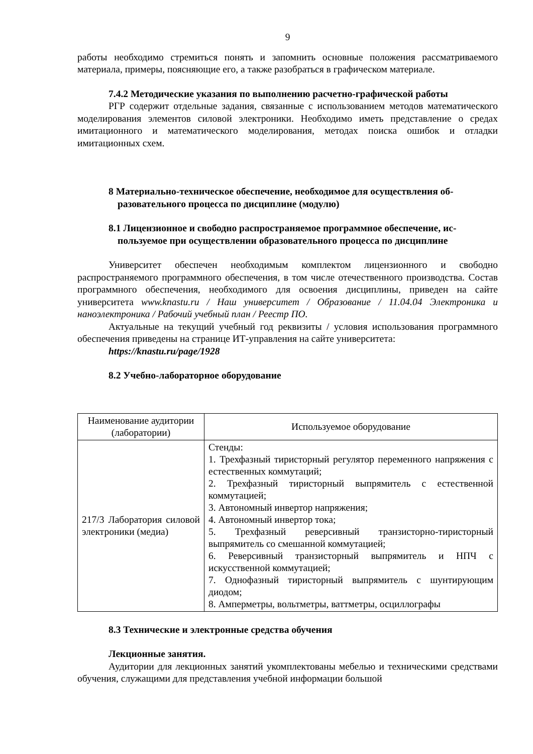9
работы необходимо стремиться понять и запомнить основные положения рассматриваемого материала, примеры, поясняющие его, а также разобраться в графическом материале.
7.4.2 Методические указания по выполнению расчетно-графической работы
РГР содержит отдельные задания, связанные с использованием методов математического моделирования элементов силовой электроники. Необходимо иметь представление о средах имитационного и математического моделирования, методах поиска ошибок и отладки имитационных схем.
8 Материально-техническое обеспечение, необходимое для осуществления об-
разовательного процесса по дисциплине (модулю)
8.1 Лицензионное и свободно распространяемое программное обеспечение, ис-
пользуемое при осуществлении образовательного процесса по дисциплине
Университет обеспечен необходимым комплектом лицензионного и свободно распространяемого программного обеспечения, в том числе отечественного производства. Состав программного обеспечения, необходимого для освоения дисциплины, приведен на сайте университета www.knastu.ru / Наш университет / Образование / 11.04.04 Электроника и наноэлектроника / Рабочий учебный план / Реестр ПО.
Актуальные на текущий учебный год реквизиты / условия использования программного обеспечения приведены на странице ИТ-управления на сайте университета:
https://knastu.ru/page/1928
8.2 Учебно-лабораторное оборудование
| Наименование аудитории (лаборатории) | Используемое оборудование |
| --- | --- |
| 217/3 Лаборатория силовой электроники (медиа) | Стенды: 1. Трехфазный тиристорный регулятор переменного напряжения с естественных коммутаций; 2. Трехфазный тиристорный выпрямитель с естественной коммутацией; 3. Автономный инвертор напряжения; 4. Автономный инвертор тока; 5. Трехфазный реверсивный транзисторно-тиристорный выпрямитель со смешанной коммутацией; 6. Реверсивный транзисторный выпрямитель и НПЧ с искусственной коммутацией; 7. Однофазный тиристорный выпрямитель с шунтирующим диодом; 8. Амперметры, вольтметры, ваттметры, осциллографы |
8.3 Технические и электронные средства обучения
Лекционные занятия.
Аудитории для лекционных занятий укомплектованы мебелью и техническими средствами обучения, служащими для представления учебной информации большой